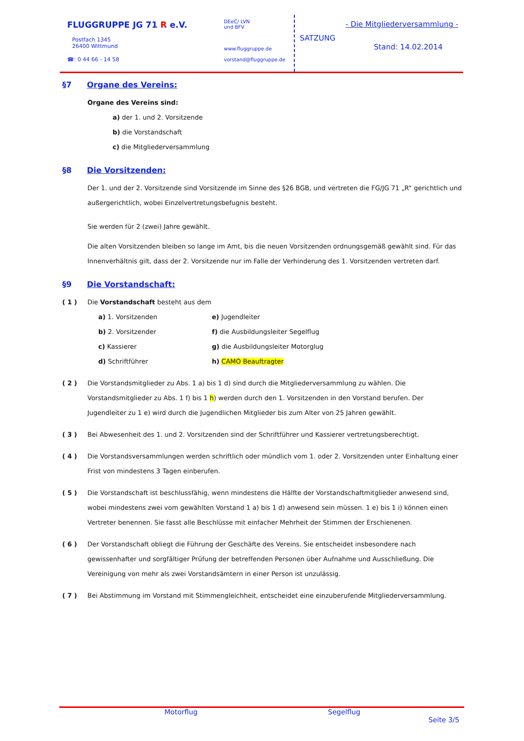FLUGGRUPPE JG 71 R e.V.
Postfach 1345
26400 Wittmund
☎: 0 44 66 - 14 58
DEeC/ LVN
und BFV
www.fluggruppe.de
vorstand@fluggruppe.de
- Die Mitgliederversammlung -
SATZUNG
Stand: 14.02.2014
§7 Organe des Vereins:
Organe des Vereins sind:
a) der 1. und 2. Vorsitzende
b) die Vorstandschaft
c) die Mitgliederversammlung
§8 Die Vorsitzenden:
Der 1. und der 2. Vorsitzende sind Vorsitzende im Sinne des §26 BGB, und vertreten die FG/JG 71 „R“ gerichtlich und außergerichtlich, wobei Einzelvertretungsbefugnis besteht.
Sie werden für 2 (zwei) Jahre gewählt.
Die alten Vorsitzenden bleiben so lange im Amt, bis die neuen Vorsitzenden ordnungsgemäß gewählt sind. Für das Innenverhältnis gilt, dass der 2. Vorsitzende nur im Falle der Verhinderung des 1. Vorsitzenden vertreten darf.
§9 Die Vorstandschaft:
( 1 ) Die Vorstandschaft besteht aus dem
a) 1. Vorsitzenden
b) 2. Vorsitzender
c) Kassierer
d) Schriftführer
e) Jugendleiter
f) die Ausbildungsleiter Segelflug
g) die Ausbildungsleiter Motorglug
h) CAMO Beauftragter
( 2 ) Die Vorstandsmitglieder zu Abs. 1 a) bis 1 d) sind durch die Mitgliederversammlung zu wählen. Die Vorstandsmitglieder zu Abs. 1 f) bis 1 h) werden durch den 1. Vorsitzenden in den Vorstand berufen. Der Jugendleiter zu 1 e) wird durch die Jugendlichen Mitglieder bis zum Alter von 25 Jahren gewählt.
( 3 ) Bei Abwesenheit des 1. und 2. Vorsitzenden sind der Schriftführer und Kassierer vertretungsberechtigt.
( 4 ) Die Vorstandsversammlungen werden schriftlich oder mündlich vom 1. oder 2. Vorsitzenden unter Einhaltung einer Frist von mindestens 3 Tagen einberufen.
( 5 ) Die Vorstandschaft ist beschlussfähig, wenn mindestens die Hälfte der Vorstandschaftmitglieder anwesend sind, wobei mindestens zwei vom gewählten Vorstand 1 a) bis 1 d) anwesend sein müssen. 1 e) bis 1 i) können einen Vertreter benennen. Sie fasst alle Beschlüsse mit einfacher Mehrheit der Stimmen der Erschienenen.
( 6 ) Der Vorstandschaft obliegt die Führung der Geschäfte des Vereins. Sie entscheidet insbesondere nach gewissenhafter und sorgfältiger Prüfung der betreffenden Personen über Aufnahme und Ausschließung. Die Vereinigung von mehr als zwei Vorstandsämtern in einer Person ist unzulässig.
( 7 ) Bei Abstimmung im Vorstand mit Stimmengleichheit, entscheidet eine einzuberufende Mitgliederversammlung.
Motorflug Segelflug
Seite 3/5